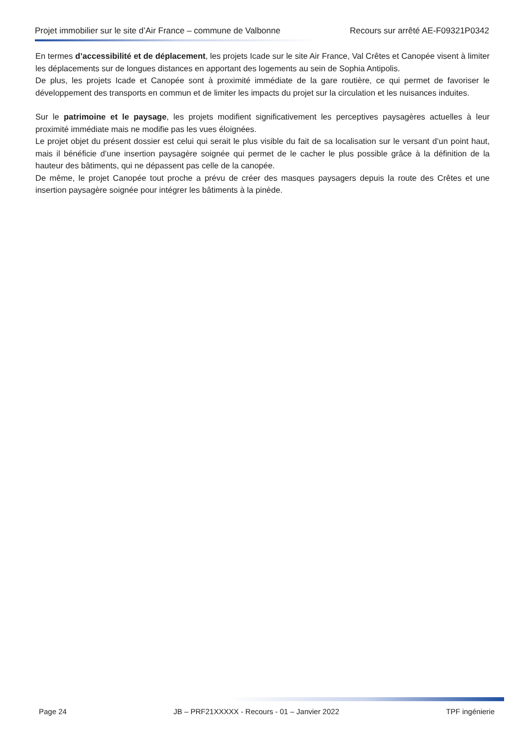Projet immobilier sur le site d’Air France – commune de Valbonne Recours sur arrêté AE-F09321P0342
En termes d’accessibilité et de déplacement, les projets Icade sur le site Air France, Val Crêtes et Canopée visent à limiter les déplacements sur de longues distances en apportant des logements au sein de Sophia Antipolis.
De plus, les projets Icade et Canopée sont à proximité immédiate de la gare routière, ce qui permet de favoriser le développement des transports en commun et de limiter les impacts du projet sur la circulation et les nuisances induites.
Sur le patrimoine et le paysage, les projets modifient significativement les perceptives paysagères actuelles à leur proximité immédiate mais ne modifie pas les vues éloignées.
Le projet objet du présent dossier est celui qui serait le plus visible du fait de sa localisation sur le versant d’un point haut, mais il bénéficie d’une insertion paysagère soignée qui permet de le cacher le plus possible grâce à la définition de la hauteur des bâtiments, qui ne dépassent pas celle de la canopée.
De même, le projet Canopée tout proche a prévu de créer des masques paysagers depuis la route des Crêtes et une insertion paysagère soignée pour intégrer les bâtiments à la pinède.
Page 24 JB – PRF21XXXXX - Recours - 01 – Janvier 2022 TPF ingénierie